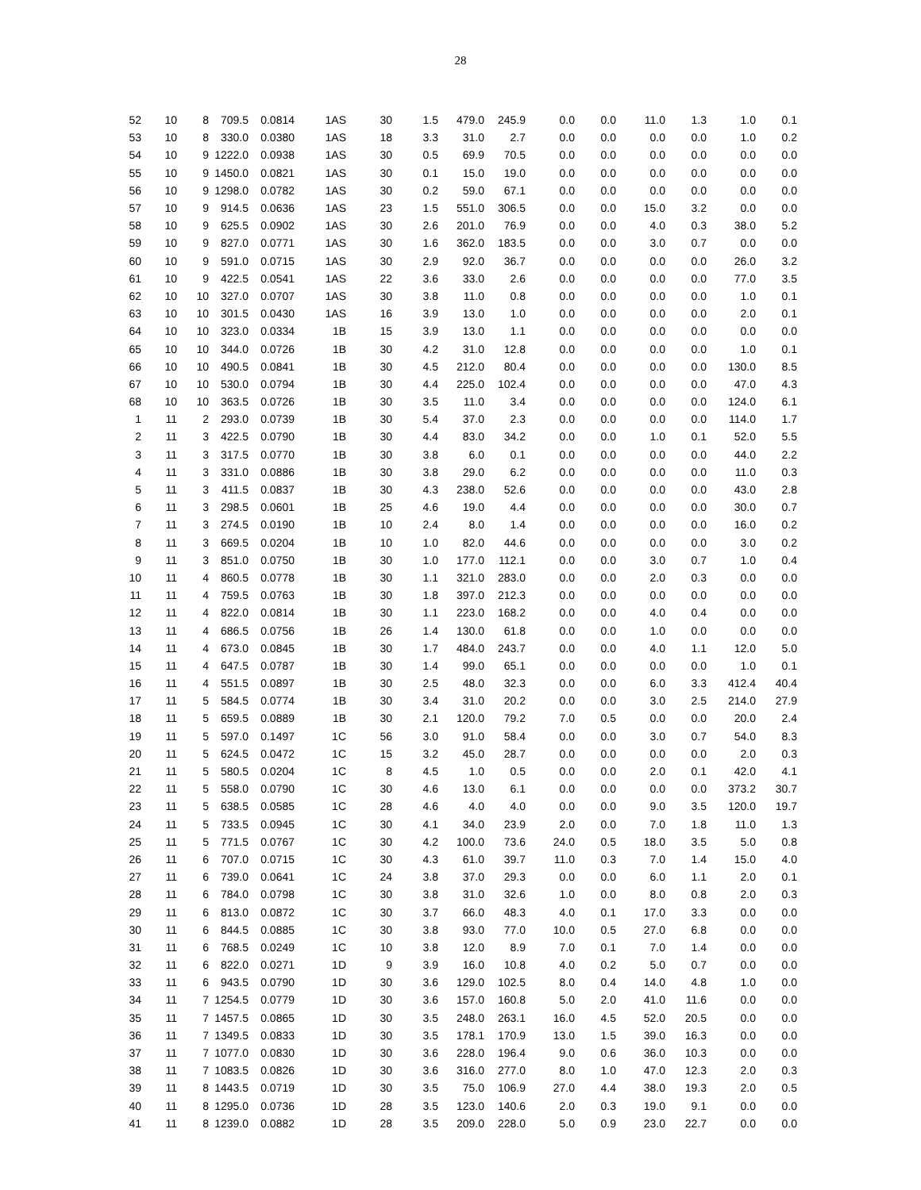28
| 52 | 10 | 8 | 709.5 | 0.0814 | 1AS | 30 | 1.5 | 479.0 | 245.9 | 0.0 | 0.0 | 11.0 | 1.3 | 1.0 | 0.1 |
| 53 | 10 | 8 | 330.0 | 0.0380 | 1AS | 18 | 3.3 | 31.0 | 2.7 | 0.0 | 0.0 | 0.0 | 0.0 | 1.0 | 0.2 |
| 54 | 10 | 9 | 1222.0 | 0.0938 | 1AS | 30 | 0.5 | 69.9 | 70.5 | 0.0 | 0.0 | 0.0 | 0.0 | 0.0 | 0.0 |
| 55 | 10 | 9 | 1450.0 | 0.0821 | 1AS | 30 | 0.1 | 15.0 | 19.0 | 0.0 | 0.0 | 0.0 | 0.0 | 0.0 | 0.0 |
| 56 | 10 | 9 | 1298.0 | 0.0782 | 1AS | 30 | 0.2 | 59.0 | 67.1 | 0.0 | 0.0 | 0.0 | 0.0 | 0.0 | 0.0 |
| 57 | 10 | 9 | 914.5 | 0.0636 | 1AS | 23 | 1.5 | 551.0 | 306.5 | 0.0 | 0.0 | 15.0 | 3.2 | 0.0 | 0.0 |
| 58 | 10 | 9 | 625.5 | 0.0902 | 1AS | 30 | 2.6 | 201.0 | 76.9 | 0.0 | 0.0 | 4.0 | 0.3 | 38.0 | 5.2 |
| 59 | 10 | 9 | 827.0 | 0.0771 | 1AS | 30 | 1.6 | 362.0 | 183.5 | 0.0 | 0.0 | 3.0 | 0.7 | 0.0 | 0.0 |
| 60 | 10 | 9 | 591.0 | 0.0715 | 1AS | 30 | 2.9 | 92.0 | 36.7 | 0.0 | 0.0 | 0.0 | 0.0 | 26.0 | 3.2 |
| 61 | 10 | 9 | 422.5 | 0.0541 | 1AS | 22 | 3.6 | 33.0 | 2.6 | 0.0 | 0.0 | 0.0 | 0.0 | 77.0 | 3.5 |
| 62 | 10 | 10 | 327.0 | 0.0707 | 1AS | 30 | 3.8 | 11.0 | 0.8 | 0.0 | 0.0 | 0.0 | 0.0 | 1.0 | 0.1 |
| 63 | 10 | 10 | 301.5 | 0.0430 | 1AS | 16 | 3.9 | 13.0 | 1.0 | 0.0 | 0.0 | 0.0 | 0.0 | 2.0 | 0.1 |
| 64 | 10 | 10 | 323.0 | 0.0334 | 1B | 15 | 3.9 | 13.0 | 1.1 | 0.0 | 0.0 | 0.0 | 0.0 | 0.0 | 0.0 |
| 65 | 10 | 10 | 344.0 | 0.0726 | 1B | 30 | 4.2 | 31.0 | 12.8 | 0.0 | 0.0 | 0.0 | 0.0 | 1.0 | 0.1 |
| 66 | 10 | 10 | 490.5 | 0.0841 | 1B | 30 | 4.5 | 212.0 | 80.4 | 0.0 | 0.0 | 0.0 | 0.0 | 130.0 | 8.5 |
| 67 | 10 | 10 | 530.0 | 0.0794 | 1B | 30 | 4.4 | 225.0 | 102.4 | 0.0 | 0.0 | 0.0 | 0.0 | 47.0 | 4.3 |
| 68 | 10 | 10 | 363.5 | 0.0726 | 1B | 30 | 3.5 | 11.0 | 3.4 | 0.0 | 0.0 | 0.0 | 0.0 | 124.0 | 6.1 |
| 1 | 11 | 2 | 293.0 | 0.0739 | 1B | 30 | 5.4 | 37.0 | 2.3 | 0.0 | 0.0 | 0.0 | 0.0 | 114.0 | 1.7 |
| 2 | 11 | 3 | 422.5 | 0.0790 | 1B | 30 | 4.4 | 83.0 | 34.2 | 0.0 | 0.0 | 1.0 | 0.1 | 52.0 | 5.5 |
| 3 | 11 | 3 | 317.5 | 0.0770 | 1B | 30 | 3.8 | 6.0 | 0.1 | 0.0 | 0.0 | 0.0 | 0.0 | 44.0 | 2.2 |
| 4 | 11 | 3 | 331.0 | 0.0886 | 1B | 30 | 3.8 | 29.0 | 6.2 | 0.0 | 0.0 | 0.0 | 0.0 | 11.0 | 0.3 |
| 5 | 11 | 3 | 411.5 | 0.0837 | 1B | 30 | 4.3 | 238.0 | 52.6 | 0.0 | 0.0 | 0.0 | 0.0 | 43.0 | 2.8 |
| 6 | 11 | 3 | 298.5 | 0.0601 | 1B | 25 | 4.6 | 19.0 | 4.4 | 0.0 | 0.0 | 0.0 | 0.0 | 30.0 | 0.7 |
| 7 | 11 | 3 | 274.5 | 0.0190 | 1B | 10 | 2.4 | 8.0 | 1.4 | 0.0 | 0.0 | 0.0 | 0.0 | 16.0 | 0.2 |
| 8 | 11 | 3 | 669.5 | 0.0204 | 1B | 10 | 1.0 | 82.0 | 44.6 | 0.0 | 0.0 | 0.0 | 0.0 | 3.0 | 0.2 |
| 9 | 11 | 3 | 851.0 | 0.0750 | 1B | 30 | 1.0 | 177.0 | 112.1 | 0.0 | 0.0 | 3.0 | 0.7 | 1.0 | 0.4 |
| 10 | 11 | 4 | 860.5 | 0.0778 | 1B | 30 | 1.1 | 321.0 | 283.0 | 0.0 | 0.0 | 2.0 | 0.3 | 0.0 | 0.0 |
| 11 | 11 | 4 | 759.5 | 0.0763 | 1B | 30 | 1.8 | 397.0 | 212.3 | 0.0 | 0.0 | 0.0 | 0.0 | 0.0 | 0.0 |
| 12 | 11 | 4 | 822.0 | 0.0814 | 1B | 30 | 1.1 | 223.0 | 168.2 | 0.0 | 0.0 | 4.0 | 0.4 | 0.0 | 0.0 |
| 13 | 11 | 4 | 686.5 | 0.0756 | 1B | 26 | 1.4 | 130.0 | 61.8 | 0.0 | 0.0 | 1.0 | 0.0 | 0.0 | 0.0 |
| 14 | 11 | 4 | 673.0 | 0.0845 | 1B | 30 | 1.7 | 484.0 | 243.7 | 0.0 | 0.0 | 4.0 | 1.1 | 12.0 | 5.0 |
| 15 | 11 | 4 | 647.5 | 0.0787 | 1B | 30 | 1.4 | 99.0 | 65.1 | 0.0 | 0.0 | 0.0 | 0.0 | 1.0 | 0.1 |
| 16 | 11 | 4 | 551.5 | 0.0897 | 1B | 30 | 2.5 | 48.0 | 32.3 | 0.0 | 0.0 | 6.0 | 3.3 | 412.4 | 40.4 |
| 17 | 11 | 5 | 584.5 | 0.0774 | 1B | 30 | 3.4 | 31.0 | 20.2 | 0.0 | 0.0 | 3.0 | 2.5 | 214.0 | 27.9 |
| 18 | 11 | 5 | 659.5 | 0.0889 | 1B | 30 | 2.1 | 120.0 | 79.2 | 7.0 | 0.5 | 0.0 | 0.0 | 20.0 | 2.4 |
| 19 | 11 | 5 | 597.0 | 0.1497 | 1C | 56 | 3.0 | 91.0 | 58.4 | 0.0 | 0.0 | 3.0 | 0.7 | 54.0 | 8.3 |
| 20 | 11 | 5 | 624.5 | 0.0472 | 1C | 15 | 3.2 | 45.0 | 28.7 | 0.0 | 0.0 | 0.0 | 0.0 | 2.0 | 0.3 |
| 21 | 11 | 5 | 580.5 | 0.0204 | 1C | 8 | 4.5 | 1.0 | 0.5 | 0.0 | 0.0 | 2.0 | 0.1 | 42.0 | 4.1 |
| 22 | 11 | 5 | 558.0 | 0.0790 | 1C | 30 | 4.6 | 13.0 | 6.1 | 0.0 | 0.0 | 0.0 | 0.0 | 373.2 | 30.7 |
| 23 | 11 | 5 | 638.5 | 0.0585 | 1C | 28 | 4.6 | 4.0 | 4.0 | 0.0 | 0.0 | 9.0 | 3.5 | 120.0 | 19.7 |
| 24 | 11 | 5 | 733.5 | 0.0945 | 1C | 30 | 4.1 | 34.0 | 23.9 | 2.0 | 0.0 | 7.0 | 1.8 | 11.0 | 1.3 |
| 25 | 11 | 5 | 771.5 | 0.0767 | 1C | 30 | 4.2 | 100.0 | 73.6 | 24.0 | 0.5 | 18.0 | 3.5 | 5.0 | 0.8 |
| 26 | 11 | 6 | 707.0 | 0.0715 | 1C | 30 | 4.3 | 61.0 | 39.7 | 11.0 | 0.3 | 7.0 | 1.4 | 15.0 | 4.0 |
| 27 | 11 | 6 | 739.0 | 0.0641 | 1C | 24 | 3.8 | 37.0 | 29.3 | 0.0 | 0.0 | 6.0 | 1.1 | 2.0 | 0.1 |
| 28 | 11 | 6 | 784.0 | 0.0798 | 1C | 30 | 3.8 | 31.0 | 32.6 | 1.0 | 0.0 | 8.0 | 0.8 | 2.0 | 0.3 |
| 29 | 11 | 6 | 813.0 | 0.0872 | 1C | 30 | 3.7 | 66.0 | 48.3 | 4.0 | 0.1 | 17.0 | 3.3 | 0.0 | 0.0 |
| 30 | 11 | 6 | 844.5 | 0.0885 | 1C | 30 | 3.8 | 93.0 | 77.0 | 10.0 | 0.5 | 27.0 | 6.8 | 0.0 | 0.0 |
| 31 | 11 | 6 | 768.5 | 0.0249 | 1C | 10 | 3.8 | 12.0 | 8.9 | 7.0 | 0.1 | 7.0 | 1.4 | 0.0 | 0.0 |
| 32 | 11 | 6 | 822.0 | 0.0271 | 1D | 9 | 3.9 | 16.0 | 10.8 | 4.0 | 0.2 | 5.0 | 0.7 | 0.0 | 0.0 |
| 33 | 11 | 6 | 943.5 | 0.0790 | 1D | 30 | 3.6 | 129.0 | 102.5 | 8.0 | 0.4 | 14.0 | 4.8 | 1.0 | 0.0 |
| 34 | 11 | 7 | 1254.5 | 0.0779 | 1D | 30 | 3.6 | 157.0 | 160.8 | 5.0 | 2.0 | 41.0 | 11.6 | 0.0 | 0.0 |
| 35 | 11 | 7 | 1457.5 | 0.0865 | 1D | 30 | 3.5 | 248.0 | 263.1 | 16.0 | 4.5 | 52.0 | 20.5 | 0.0 | 0.0 |
| 36 | 11 | 7 | 1349.5 | 0.0833 | 1D | 30 | 3.5 | 178.1 | 170.9 | 13.0 | 1.5 | 39.0 | 16.3 | 0.0 | 0.0 |
| 37 | 11 | 7 | 1077.0 | 0.0830 | 1D | 30 | 3.6 | 228.0 | 196.4 | 9.0 | 0.6 | 36.0 | 10.3 | 0.0 | 0.0 |
| 38 | 11 | 7 | 1083.5 | 0.0826 | 1D | 30 | 3.6 | 316.0 | 277.0 | 8.0 | 1.0 | 47.0 | 12.3 | 2.0 | 0.3 |
| 39 | 11 | 8 | 1443.5 | 0.0719 | 1D | 30 | 3.5 | 75.0 | 106.9 | 27.0 | 4.4 | 38.0 | 19.3 | 2.0 | 0.5 |
| 40 | 11 | 8 | 1295.0 | 0.0736 | 1D | 28 | 3.5 | 123.0 | 140.6 | 2.0 | 0.3 | 19.0 | 9.1 | 0.0 | 0.0 |
| 41 | 11 | 8 | 1239.0 | 0.0882 | 1D | 28 | 3.5 | 209.0 | 228.0 | 5.0 | 0.9 | 23.0 | 22.7 | 0.0 | 0.0 |